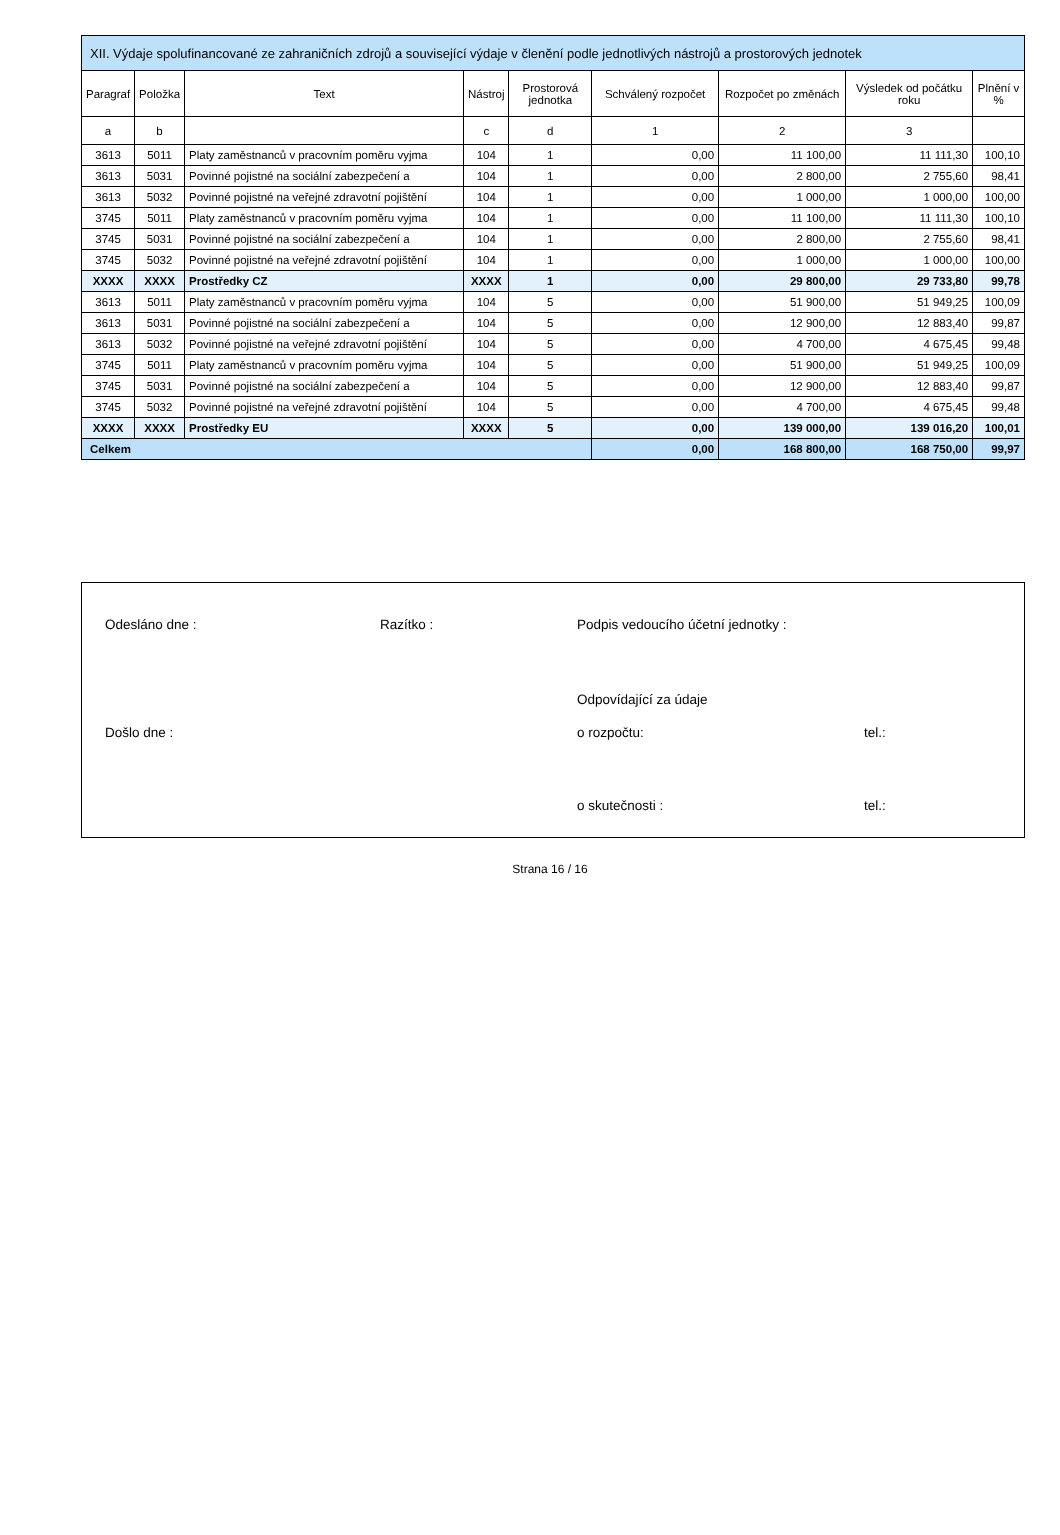| XII. Výdaje spolufinancované ze zahraničních zdrojů a související výdaje v členění podle jednotlivých nástrojů a prostorových jednotek | | | | | | | | |
| --- | --- | --- | --- | --- | --- | --- | --- | --- |
| Paragraf | Položka | Text | Nástroj | Prostorová jednotka | Schválený rozpočet | Rozpočet po změnách | Výsledek od počátku roku | Plnění v % |
| a | b | | c | d | 1 | 2 | 3 | |
| 3613 | 5011 | Platy zaměstnanců v pracovním poměru vyjma | 104 | 1 | 0,00 | 11 100,00 | 11 111,30 | 100,10 |
| 3613 | 5031 | Povinné pojistné na sociální zabezpečení a | 104 | 1 | 0,00 | 2 800,00 | 2 755,60 | 98,41 |
| 3613 | 5032 | Povinné pojistné na veřejné zdravotní pojištění | 104 | 1 | 0,00 | 1 000,00 | 1 000,00 | 100,00 |
| 3745 | 5011 | Platy zaměstnanců v pracovním poměru vyjma | 104 | 1 | 0,00 | 11 100,00 | 11 111,30 | 100,10 |
| 3745 | 5031 | Povinné pojistné na sociální zabezpečení a | 104 | 1 | 0,00 | 2 800,00 | 2 755,60 | 98,41 |
| 3745 | 5032 | Povinné pojistné na veřejné zdravotní pojištění | 104 | 1 | 0,00 | 1 000,00 | 1 000,00 | 100,00 |
| XXXX | XXXX | Prostředky CZ | XXXX | 1 | 0,00 | 29 800,00 | 29 733,80 | 99,78 |
| 3613 | 5011 | Platy zaměstnanců v pracovním poměru vyjma | 104 | 5 | 0,00 | 51 900,00 | 51 949,25 | 100,09 |
| 3613 | 5031 | Povinné pojistné na sociální zabezpečení a | 104 | 5 | 0,00 | 12 900,00 | 12 883,40 | 99,87 |
| 3613 | 5032 | Povinné pojistné na veřejné zdravotní pojištění | 104 | 5 | 0,00 | 4 700,00 | 4 675,45 | 99,48 |
| 3745 | 5011 | Platy zaměstnanců v pracovním poměru vyjma | 104 | 5 | 0,00 | 51 900,00 | 51 949,25 | 100,09 |
| 3745 | 5031 | Povinné pojistné na sociální zabezpečení a | 104 | 5 | 0,00 | 12 900,00 | 12 883,40 | 99,87 |
| 3745 | 5032 | Povinné pojistné na veřejné zdravotní pojištění | 104 | 5 | 0,00 | 4 700,00 | 4 675,45 | 99,48 |
| XXXX | XXXX | Prostředky EU | XXXX | 5 | 0,00 | 139 000,00 | 139 016,20 | 100,01 |
| Celkem | | | | | 0,00 | 168 800,00 | 168 750,00 | 99,97 |
Odesláno dne : Razítko : Podpis vedoucího účetní jednotky :
Odpovídající za údaje
Došlo dne : o rozpočtu: tel.:
o skutečnosti : tel.:
Strana 16 / 16